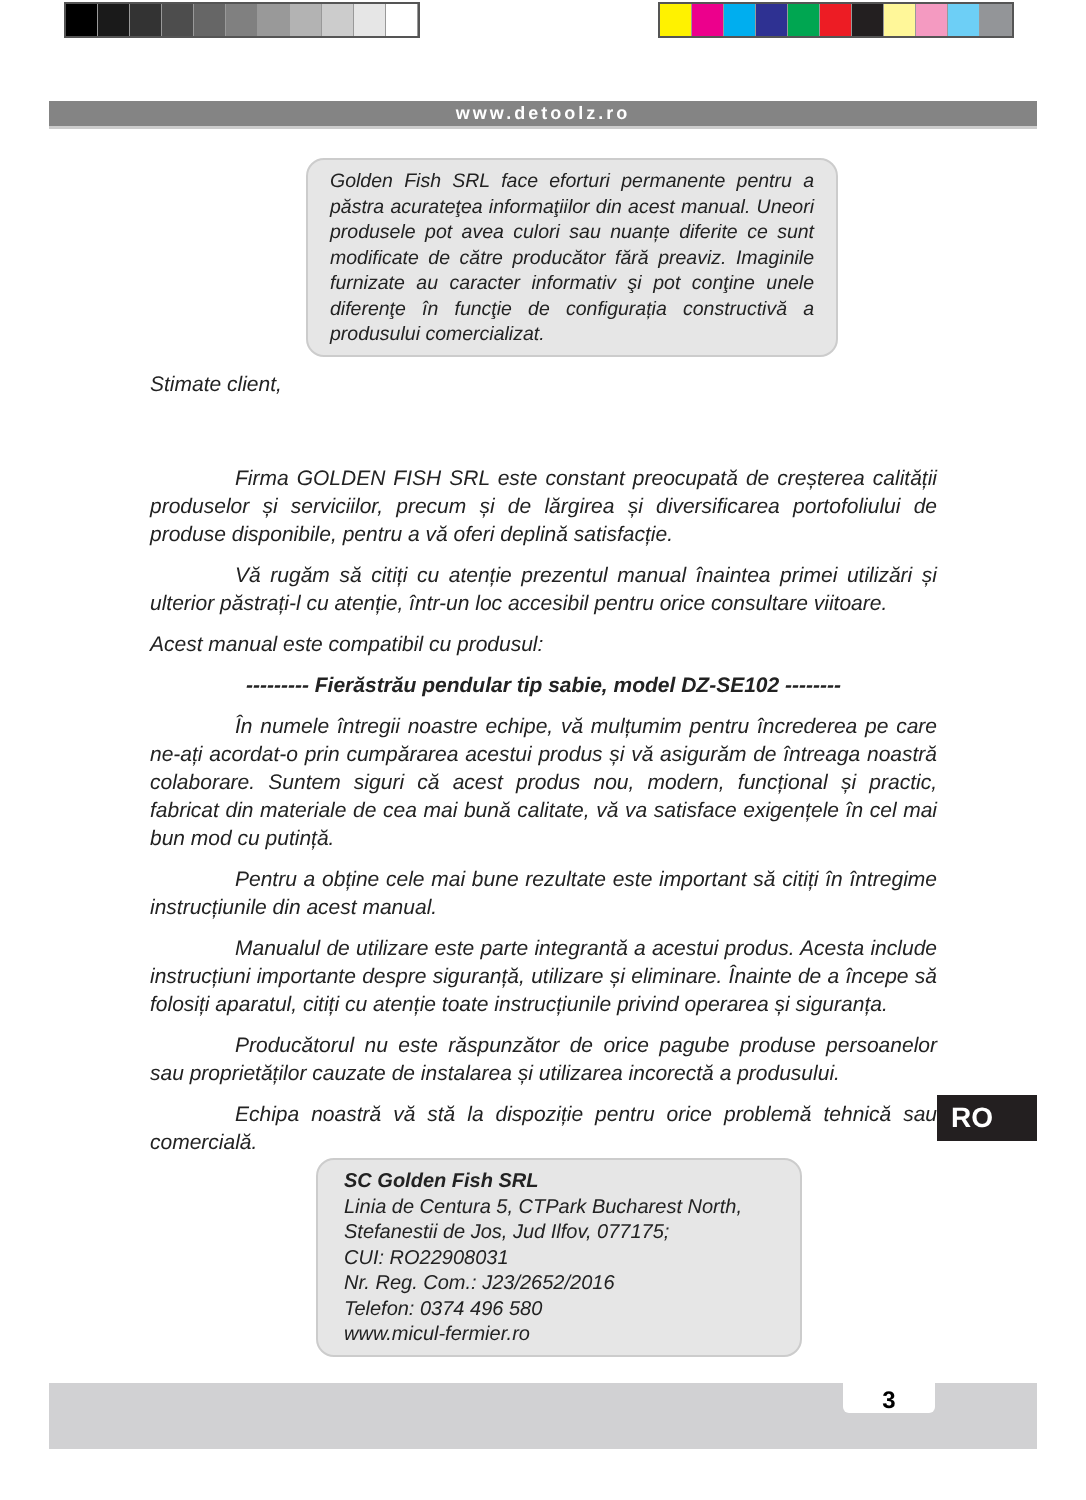www.detoolz.ro
Golden Fish SRL face eforturi permanente pentru a păstra acurateţea informaţiilor din acest manual. Uneori produsele pot avea culori sau nuanțe diferite ce sunt modificate de către producător fără preaviz. Imaginile furnizate au caracter informativ şi pot conţine unele diferenţe în funcţie de configurația constructivă a produsului comercializat.
Stimate client,
Firma GOLDEN FISH SRL este constant preocupată de creșterea calității produselor și serviciilor, precum și de lărgirea și diversificarea portofoliului de produse disponibile, pentru a vă oferi deplină satisfacție.
Vă rugăm să citiți cu atenție prezentul manual înaintea primei utilizări și ulterior păstrați-l cu atenție, într-un loc accesibil pentru orice consultare viitoare.
Acest manual este compatibil cu produsul:
--------- Fierăstrău pendular tip sabie, model DZ-SE102 --------
În numele întregii noastre echipe, vă mulțumim pentru încrederea pe care ne-ați acordat-o prin cumpărarea acestui produs și vă asigurăm de întreaga noastră colaborare. Suntem siguri că acest produs nou, modern, funcțional și practic, fabricat din materiale de cea mai bună calitate, vă va satisface exigențele în cel mai bun mod cu putință.
Pentru a obține cele mai bune rezultate este important să citiți în întregime instrucțiunile din acest manual.
Manualul de utilizare este parte integrantă a acestui produs. Acesta include instrucțiuni importante despre siguranță, utilizare și eliminare. Înainte de a începe să folosiți aparatul, citiți cu atenție toate instrucțiunile privind operarea și siguranța.
Producătorul nu este răspunzător de orice pagube produse persoanelor sau proprietăților cauzate de instalarea și utilizarea incorectă a produsului.
Echipa noastră vă stă la dispoziție pentru orice problemă tehnică sau comercială.
RO
SC Golden Fish SRL
Linia de Centura 5, CTPark Bucharest North,
Stefanestii de Jos, Jud Ilfov, 077175;
CUI: RO22908031
Nr. Reg. Com.: J23/2652/2016
Telefon: 0374 496 580
www.micul-fermier.ro
3